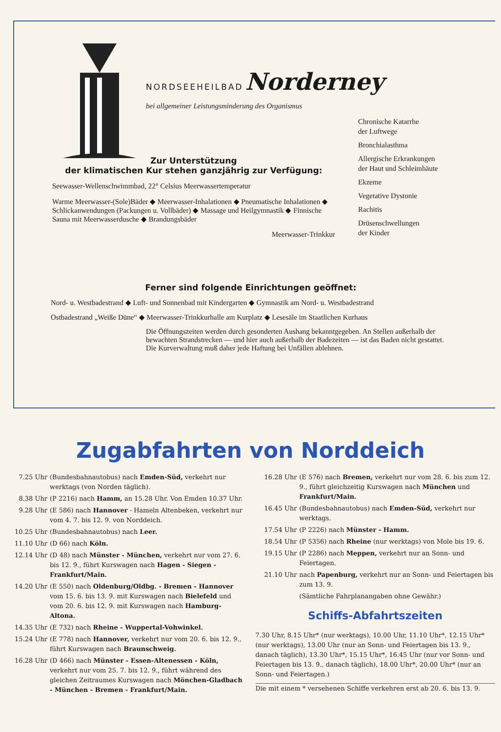NORDSEEHEILBAD Norderney
bei allgemeiner Leistungsminderung des Organismus
Chronische Katarrhe
der Luftwege
Bronchialasthma
Allergische Erkrankungen
der Haut und Schleimhäute
Ekzeme
Vegetative Dystonie
Rachitis
Drüsenschwellungen
der Kinder
Zur Unterstützung
der klimatischen Kur stehen ganzjährig zur Verfügung:
Seewasser-Wellenschwimmbad, 22° Celsius Meerwassertemperatur
Warme Meerwasser-(Sole)Bäder ◆ Meerwasser-Inhalationen ◆ Pneumatische Inhalationen ◆ Schlickanwendungen (Packungen u. Vollbäder) ◆ Massage und Heilgymnastik ◆ Finnische Sauna mit Meerwasserdusche ◆ Brandungsbäder
Meerwasser-Trinkkur
Ferner sind folgende Einrichtungen geöffnet:
Nord- u. Westbadestrand ◆ Luft- und Sonnenbad mit Kindergarten ◆ Gymnastik am Nord- u. Westbadestrand
Ostbadestrand „Weiße Düne“ ◆ Meerwasser-Trinkkurhalle am Kurplatz ◆ Lesesäle im Staatlichen Kurhaus
Die Öffnungszeiten werden durch gesonderten Aushang bekanntgegeben. An Stellen außerhalb der bewachten Strandstrecken — und hier auch außerhalb der Badezeiten — ist das Baden nicht gestattet. Die Kurverwaltung muß daher jede Haftung bei Unfällen ablehnen.
Zugabfahrten von Norddeich
7.25 Uhr (Bundesbahnautobus) nach Emden-Süd, verkehrt nur werktags (von Norden täglich).
8.38 Uhr (P 2216) nach Hamm, an 15.28 Uhr. Von Emden 10.37 Uhr.
9.28 Uhr (E 586) nach Hannover - Hameln Altenbeken, verkehrt nur vom 4. 7. bis 12. 9. von Norddeich.
10.25 Uhr (Bundesbahnautobus) nach Leer.
11.10 Uhr (D 66) nach Köln.
12.14 Uhr (D 48) nach Münster - München, verkehrt nur vom 27. 6. bis 12. 9., führt Kurswagen nach Hagen - Siegen - Frankfurt/Main.
14.20 Uhr (E 550) nach Oldenburg/Oldbg. - Bremen - Hannover vom 15. 6. bis 13. 9. mit Kurswagen nach Bielefeld und vom 20. 6. bis 12. 9. mit Kurswagen nach Hamburg-Altona.
14.35 Uhr (E 732) nach Rheine - Wuppertal-Vohwinkel.
15.24 Uhr (E 778) nach Hannover, verkehrt nur vom 20. 6. bis 12. 9., führt Kurswagen nach Braunschweig.
16.28 Uhr (D 466) nach Münster - Essen-Altenessen - Köln, verkehrt nur vom 25. 7. bis 12. 9., führt während des gleichen Zeitraumes Kurswagen nach Mönchen-Gladbach - München - Bremen - Frankfurt/Main.
16.28 Uhr (E 576) nach Bremen, verkehrt nur vom 28. 6. bis zum 12. 9., führt gleichzeitig Kurswagen nach München und Frankfurt/Main.
16.45 Uhr (Bundesbahnautobus) nach Emden-Süd, verkehrt nur werktags.
17.54 Uhr (P 2226) nach Münster - Hamm.
18.54 Uhr (P 5356) nach Rheine (nur werktags) von Mole bis 19. 6.
19.15 Uhr (P 2286) nach Meppen, verkehrt nur an Sonn- und Feiertagen.
21.10 Uhr nach Papenburg, verkehrt nur an Sonn- und Feiertagen bis zum 13. 9.
(Sämtliche Fahrplanangaben ohne Gewähr.)
Schiffs-Abfahrtszeiten
7.30 Uhr, 8.15 Uhr* (nur werktags), 10.00 Uhr, 11.10 Uhr*, 12.15 Uhr* (nur werktags), 13.00 Uhr (nur an Sonn- und Feiertagen bis 13. 9., danach täglich), 13.30 Uhr*, 15.15 Uhr*, 16.45 Uhr (nur vor Sonn- und Feiertagen bis 13. 9., danach täglich), 18.00 Uhr*, 20.00 Uhr* (nur an Sonn- und Feiertagen.)
Die mit einem * versehenen Schiffe verkehren erst ab 20. 6. bis 13. 9.